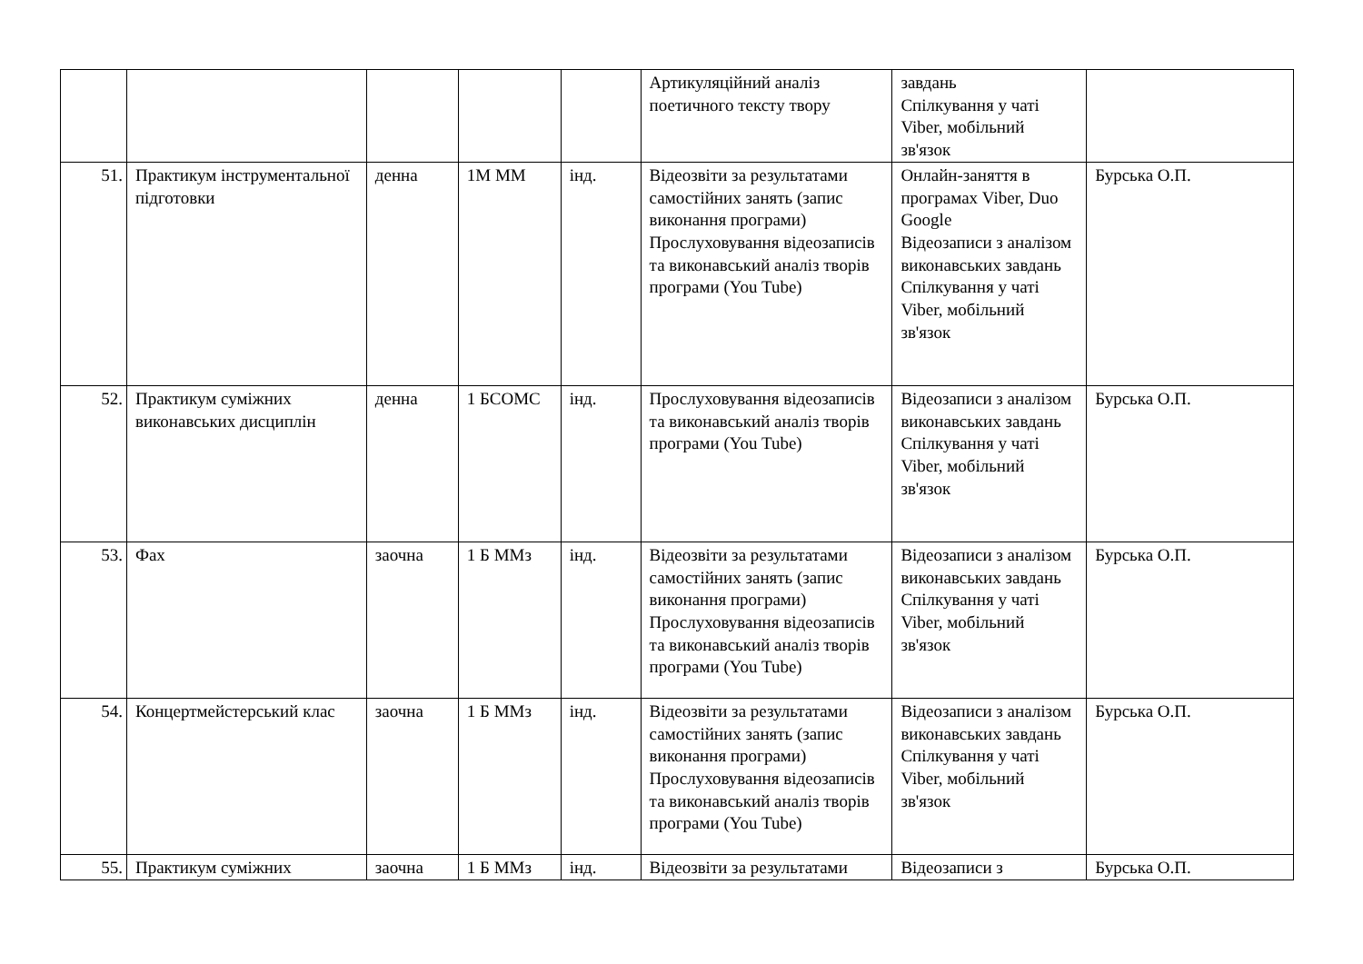| | | | | | Артикуляційний аналіз поетичного тексту твору | завдань Спілкування у чаті Viber, мобільний зв'язок | |
| 51. | Практикум інструментальної підготовки | денна | 1М ММ | інд. | Відеозвіти за результатами самостійних занять (запис виконання програми) Прослуховування відеозаписів та виконавський аналіз творів програми (You Tube) | Онлайн-заняття в програмах Viber, Duo Google Відеозаписи з аналізом виконавських завдань Спілкування у чаті Viber, мобільний зв'язок | Бурська О.П. |
| 52. | Практикум суміжних виконавських дисциплін | денна | 1 БСОМС | інд. | Прослуховування відеозаписів та виконавський аналіз творів програми (You Tube) | Відеозаписи з аналізом виконавських завдань Спілкування у чаті Viber, мобільний зв'язок | Бурська О.П. |
| 53. | Фах | заочна | 1 Б ММз | інд. | Відеозвіти за результатами самостійних занять (запис виконання програми) Прослуховування відеозаписів та виконавський аналіз творів програми (You Tube) | Відеозаписи з аналізом виконавських завдань Спілкування у чаті Viber, мобільний зв'язок | Бурська О.П. |
| 54. | Концертмейстерський клас | заочна | 1 Б ММз | інд. | Відеозвіти за результатами самостійних занять (запис виконання програми) Прослуховування відеозаписів та виконавський аналіз творів програми (You Tube) | Відеозаписи з аналізом виконавських завдань Спілкування у чаті Viber, мобільний зв'язок | Бурська О.П. |
| 55. | Практикум суміжних | заочна | 1 Б ММз | інд. | Відеозвіти за результатами | Відеозаписи з | Бурська О.П. |